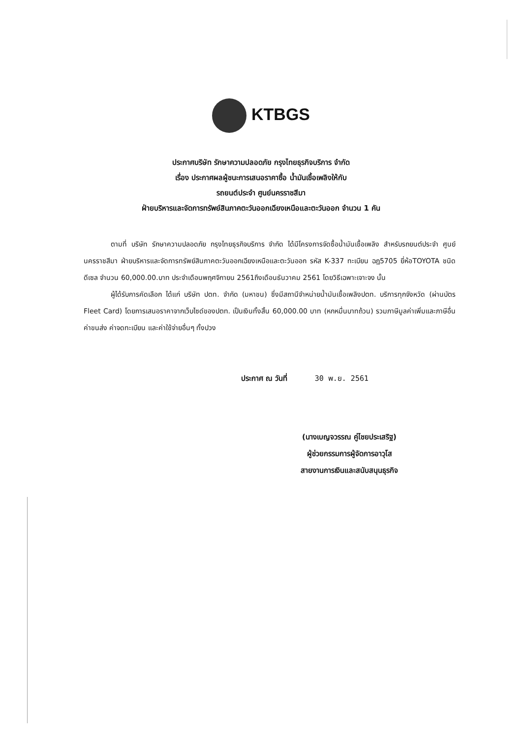KTBGS
ประกาศบริษัท รักษาความปลอดภัย กรุงไทยธุรกิจบริการ จำกัด
เรื่อง ประกาศผลผู้ชนะการเสนอราคาซื้อ น้ำมันเชื้อเพลิงให้กับ
รถยนต์ประจำ ศูนย์นครราชสีมา
ฝ่ายบริหารและจัดการทรัพย์สินภาคตะวันออกเฉียงเหนือและตะวันออก จำนวน 1 คัน
ตามที่ บริษัท รักษาความปลอดภัย กรุงไทยธุรกิจบริการ จำกัด ได้มีโครงการจัดซื้อน้ำมันเชื้อเพลิง สำหรับรถยนต์ประจำ ศูนย์นครราชสีมา ฝ่ายบริหารและจัดการทรัพย์สินภาคตะวันออกเฉียงเหนือและตะวันออก รหัส K-337 ทะเบียน ฉฎ5705 ยี่ห้อTOYOTA ชนิด ดีเซล จำนวน 60,000.00.บาท ประจำเดือนพฤศจิกายน 2561ถึงเดือนธันวาคม 2561 โดยวิธีเฉพาะเจาะจง นั้น
ผู้ได้รับการคัดเลือก ได้แก่ บริษัท ปตท. จำกัด (มหาชน) ซึ่งมีสถานีจำหน่ายน้ำมันเชื้อเพลิงปตท. บริการทุกจังหวัด (ผ่านบัตร Fleet Card) โดยการเสนอราคาจากเว็บไซด์ของปตท. เป็นเงินทั้งสิ้น 60,000.00 บาท (หกหมื่นบาทถ้วน) รวมภาษีมูลค่าเพิ่มและภาษีอื่น ค่าขนส่ง ค่าจดทะเบียน และค่าใช้จ่ายอื่นๆ ทั้งปวง
ประกาศ ณ วันที่ 30 พ.ย. 2561
(นางเบญจวรรณ คู่ไชยประเสริฐ)
ผู้ช่วยกรรมการผู้จัดการอาวุโส
สายงานการเงินและสนับสนุนธุรกิจ